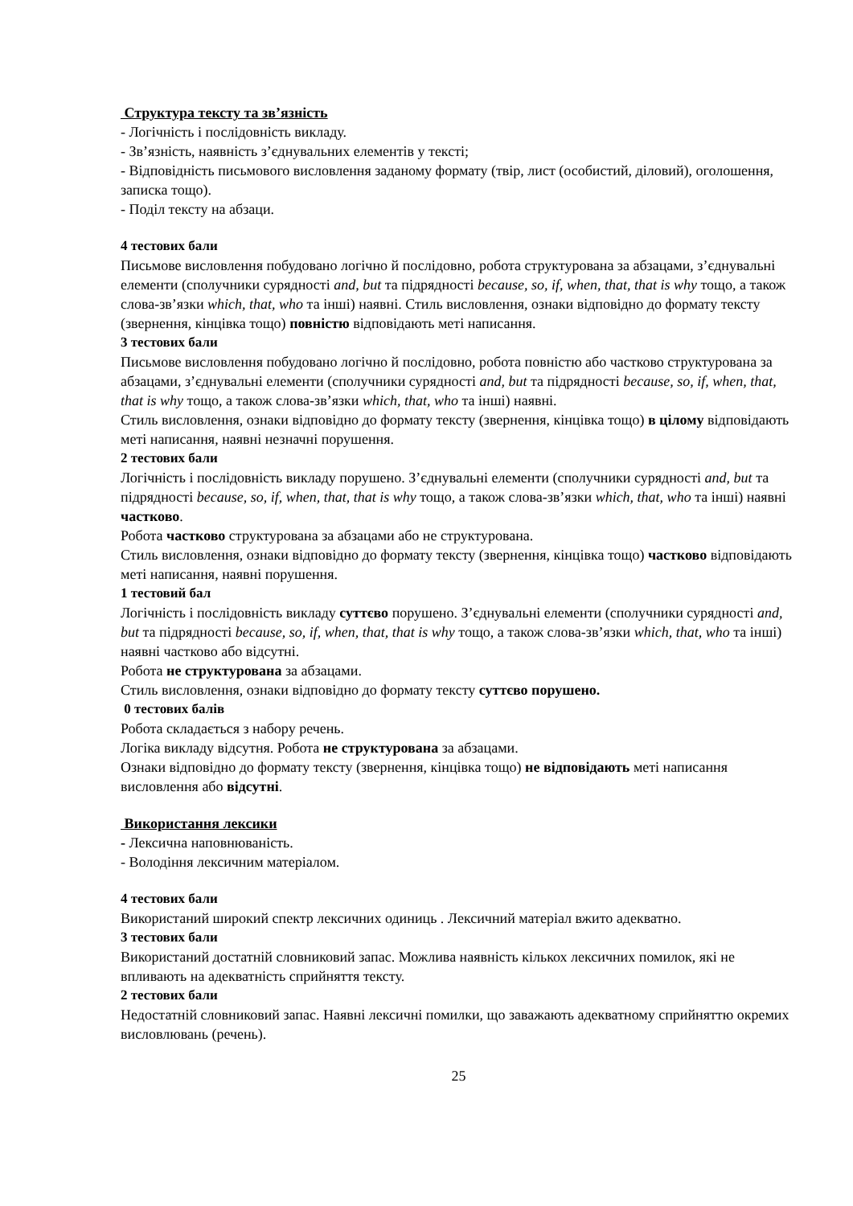Структура тексту та зв’язність
- Логічність і послідовність викладу.
- Зв’язність, наявність з’єднувальних елементів у тексті;
- Відповідність письмового висловлення заданому формату (твір, лист (особистий, діловий), оголошення, записка тощо).
- Поділ тексту на абзаци.
4 тестових бали
Письмове висловлення побудовано логічно й послідовно, робота структурована за абзацами, з’єднувальні елементи (сполучники сурядності and, but та підрядності because, so, if, when, that, that is why тощо, а також слова-зв’язки which, that, who та інші) наявні. Стиль висловлення, ознаки відповідно до формату тексту (звернення, кінцівка тощо) повністю відповідають меті написання.
3 тестових бали
Письмове висловлення побудовано логічно й послідовно, робота повністю або частково структурована за абзацами, з’єднувальні елементи (сполучники сурядності and, but та підрядності because, so, if, when, that, that is why тощо, а також слова-зв’язки which, that, who та інші) наявні.
Стиль висловлення, ознаки відповідно до формату тексту (звернення, кінцівка тощо) в цілому відповідають меті написання, наявні незначні порушення.
2 тестових бали
Логічність і послідовність викладу порушено. З’єднувальні елементи (сполучники сурядності and, but та підрядності because, so, if, when, that, that is why тощо, а також слова-зв’язки which, that, who та інші) наявні частково.
Робота частково структурована за абзацами або не структурована.
Стиль висловлення, ознаки відповідно до формату тексту (звернення, кінцівка тощо) частково відповідають меті написання, наявні порушення.
1 тестовий бал
Логічність і послідовність викладу суттєво порушено. З’єднувальні елементи (сполучники сурядності and, but та підрядності because, so, if, when, that, that is why тощо, а також слова-зв’язки which, that, who та інші) наявні частково або відсутні.
Робота не структурована за абзацами.
Стиль висловлення, ознаки відповідно до формату тексту суттєво порушено.
0 тестових балів
Робота складається з набору речень.
Логіка викладу відсутня. Робота не структурована за абзацами.
Ознаки відповідно до формату тексту (звернення, кінцівка тощо) не відповідають меті написання висловлення або відсутні.
Використання лексики
- Лексична наповнюваність.
- Володіння лексичним матеріалом.
4 тестових бали
Використаний широкий спектр лексичних одиниць . Лексичний матеріал вжито адекватно.
3 тестових бали
Використаний достатній словниковий запас. Можлива наявність кількох лексичних помилок, які не впливають на адекватність сприйняття тексту.
2 тестових бали
Недостатній словниковий запас. Наявні лексичні помилки, що заважають адекватному сприйняттю окремих висловлювань (речень).
25